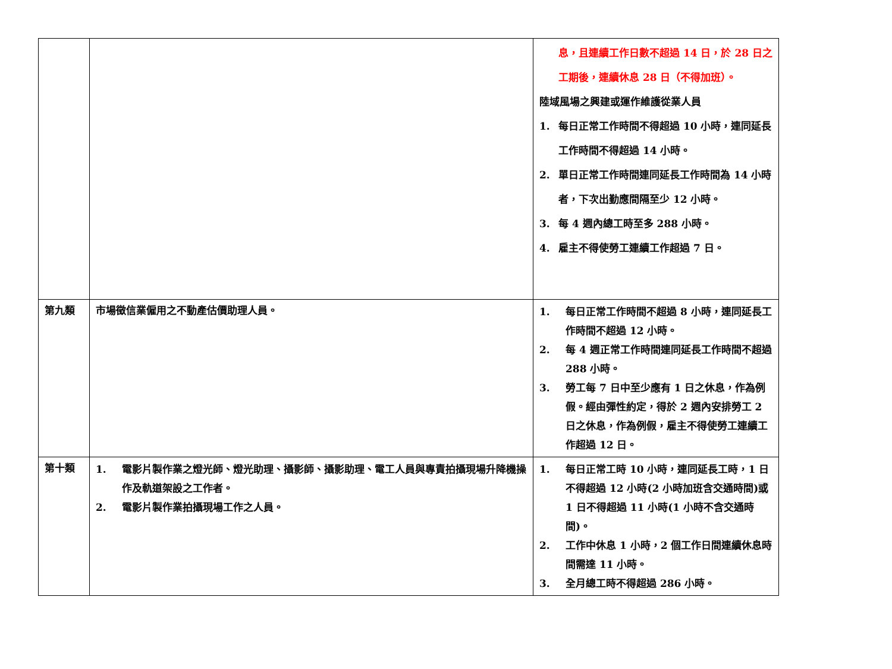| | | 息，且連續工作日數不超過 14 日，於 28 日之工期後，連續休息 28 日（不得加班）。 陸域風場之興建或運作維護從業人員 1. 每日正常工作時間不得超過 10 小時，連同延長工作時間不得超過 14 小時。 2. 單日正常工作時間連同延長工作時間為 14 小時者，下次出勤應間隔至少 12 小時。 3. 每 4 週內總工時至多 288 小時。 4. 雇主不得使勞工連續工作超過 7 日。 |
| 第九類 | 市場徵信業僱用之不動產估價助理人員。 | 1. 每日正常工作時間不超過 8 小時，連同延長工作時間不超過 12 小時。 2. 每 4 週正常工作時間連同延長工作時間不超過 288 小時。 3. 勞工每 7 日中至少應有 1 日之休息，作為例假。經由彈性約定，得於 2 週內安排勞工 2 日之休息，作為例假，雇主不得使勞工連續工作超過 12 日。 |
| 第十類 | 1. 電影片製作業之燈光師、燈光助理、攝影師、攝影助理、電工人員與專責拍攝現場升降機操作及軌道架設之工作者。 2. 電影片製作業拍攝現場工作之人員。 | 1. 每日正常工時 10 小時，連同延長工時，1 日不得超過 12 小時(2 小時加班含交通時間) 或 1 日不得超過 11 小時(1 小時不含交通時間)。 2. 工作中休息 1 小時，2 個工作日間連續休息時間需達 11 小時。 3. 全月總工時不得超過 286 小時。 |